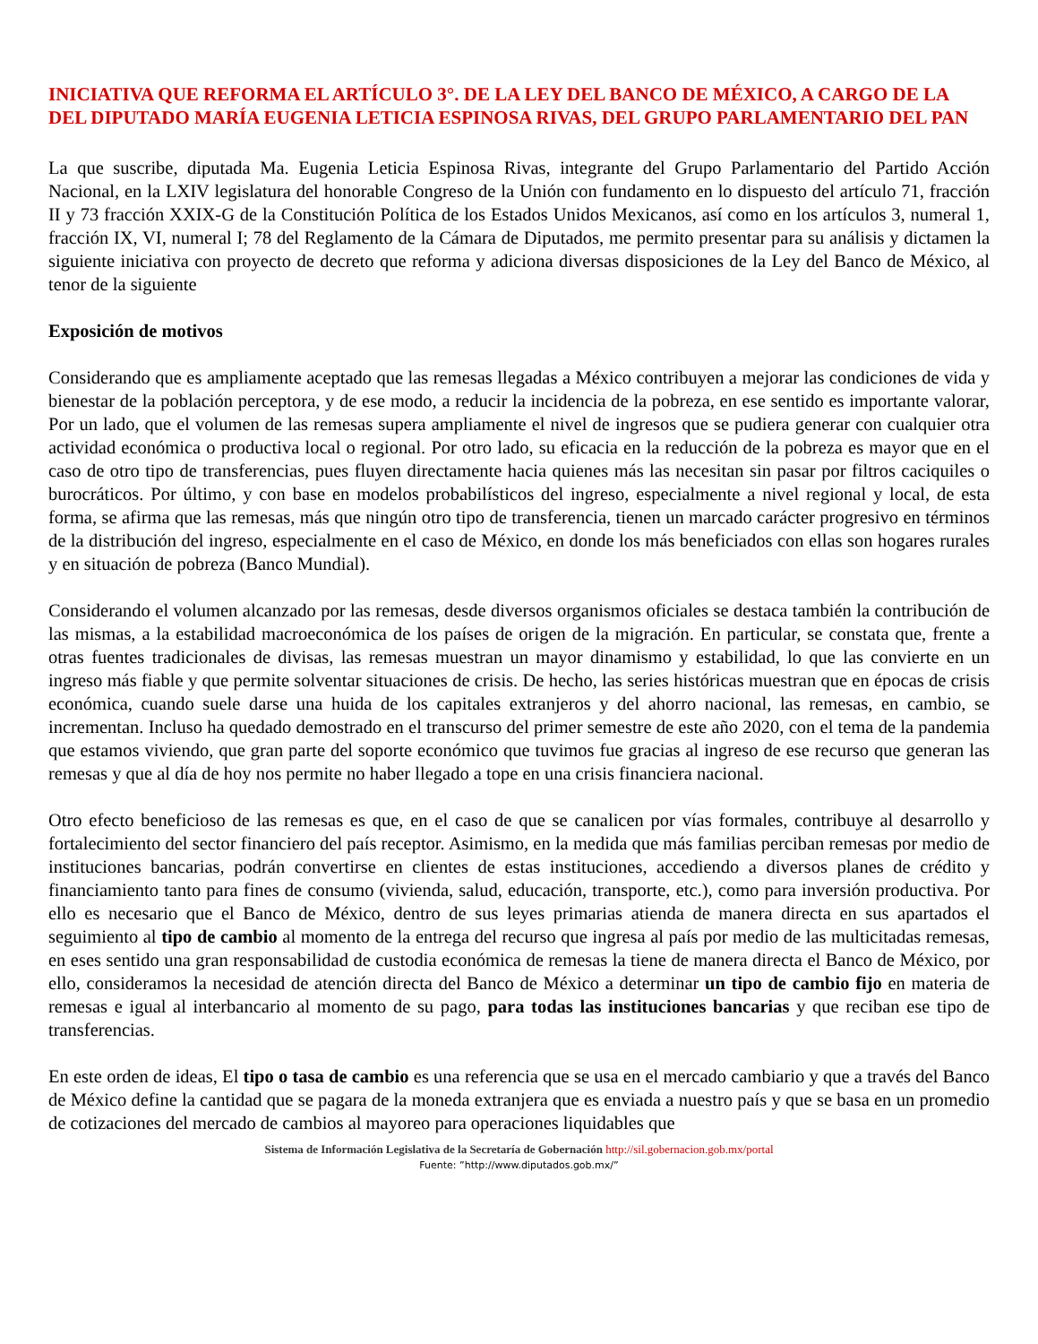INICIATIVA QUE REFORMA EL ARTÍCULO 3°. DE LA LEY DEL BANCO DE MÉXICO, A CARGO DE LA DEL DIPUTADO MARÍA EUGENIA LETICIA ESPINOSA RIVAS, DEL GRUPO PARLAMENTARIO DEL PAN
La que suscribe, diputada Ma. Eugenia Leticia Espinosa Rivas, integrante del Grupo Parlamentario del Partido Acción Nacional, en la LXIV legislatura del honorable Congreso de la Unión con fundamento en lo dispuesto del artículo 71, fracción II y 73 fracción XXIX-G de la Constitución Política de los Estados Unidos Mexicanos, así como en los artículos 3, numeral 1, fracción IX, VI, numeral I; 78 del Reglamento de la Cámara de Diputados, me permito presentar para su análisis y dictamen la siguiente iniciativa con proyecto de decreto que reforma y adiciona diversas disposiciones de la Ley del Banco de México, al tenor de la siguiente
Exposición de motivos
Considerando que es ampliamente aceptado que las remesas llegadas a México contribuyen a mejorar las condiciones de vida y bienestar de la población perceptora, y de ese modo, a reducir la incidencia de la pobreza, en ese sentido es importante valorar, Por un lado, que el volumen de las remesas supera ampliamente el nivel de ingresos que se pudiera generar con cualquier otra actividad económica o productiva local o regional. Por otro lado, su eficacia en la reducción de la pobreza es mayor que en el caso de otro tipo de transferencias, pues fluyen directamente hacia quienes más las necesitan sin pasar por filtros caciquiles o burocráticos. Por último, y con base en modelos probabilísticos del ingreso, especialmente a nivel regional y local, de esta forma, se afirma que las remesas, más que ningún otro tipo de transferencia, tienen un marcado carácter progresivo en términos de la distribución del ingreso, especialmente en el caso de México, en donde los más beneficiados con ellas son hogares rurales y en situación de pobreza (Banco Mundial).
Considerando el volumen alcanzado por las remesas, desde diversos organismos oficiales se destaca también la contribución de las mismas, a la estabilidad macroeconómica de los países de origen de la migración. En particular, se constata que, frente a otras fuentes tradicionales de divisas, las remesas muestran un mayor dinamismo y estabilidad, lo que las convierte en un ingreso más fiable y que permite solventar situaciones de crisis. De hecho, las series históricas muestran que en épocas de crisis económica, cuando suele darse una huida de los capitales extranjeros y del ahorro nacional, las remesas, en cambio, se incrementan. Incluso ha quedado demostrado en el transcurso del primer semestre de este año 2020, con el tema de la pandemia que estamos viviendo, que gran parte del soporte económico que tuvimos fue gracias al ingreso de ese recurso que generan las remesas y que al día de hoy nos permite no haber llegado a tope en una crisis financiera nacional.
Otro efecto beneficioso de las remesas es que, en el caso de que se canalicen por vías formales, contribuye al desarrollo y fortalecimiento del sector financiero del país receptor. Asimismo, en la medida que más familias perciban remesas por medio de instituciones bancarias, podrán convertirse en clientes de estas instituciones, accediendo a diversos planes de crédito y financiamiento tanto para fines de consumo (vivienda, salud, educación, transporte, etc.), como para inversión productiva. Por ello es necesario que el Banco de México, dentro de sus leyes primarias atienda de manera directa en sus apartados el seguimiento al tipo de cambio al momento de la entrega del recurso que ingresa al país por medio de las multicitadas remesas, en eses sentido una gran responsabilidad de custodia económica de remesas la tiene de manera directa el Banco de México, por ello, consideramos la necesidad de atención directa del Banco de México a determinar un tipo de cambio fijo en materia de remesas e igual al interbancario al momento de su pago, para todas las instituciones bancarias y que reciban ese tipo de transferencias.
En este orden de ideas, El tipo o tasa de cambio es una referencia que se usa en el mercado cambiario y que a través del Banco de México define la cantidad que se pagara de la moneda extranjera que es enviada a nuestro país y que se basa en un promedio de cotizaciones del mercado de cambios al mayoreo para operaciones liquidables que
Sistema de Información Legislativa de la Secretaría de Gobernación http://sil.gobernacion.gob.mx/portal
Fuente: ”http://www.diputados.gob.mx/”